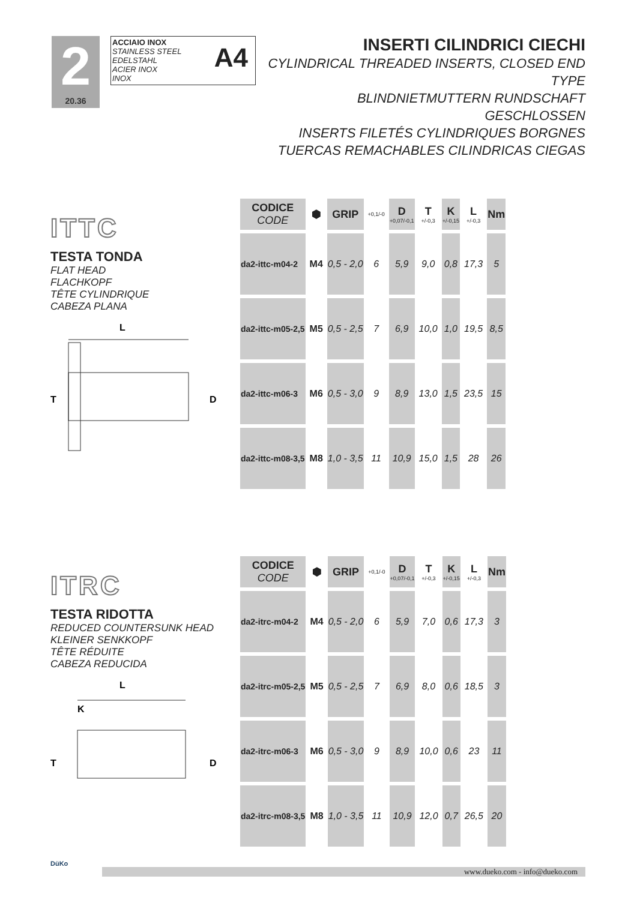2
20.36
ACCIAIO INOX
STAINLESS STEEL
EDELSTAHL
ACIER INOX
INOX
A4
INSERTI CILINDRICI CIECHI
CYLINDRICAL THREADED INSERTS, CLOSED END TYPE
BLINDNIETMUTTERN RUNDSCHAFT GESCHLOSSEN
INSERTS FILETÉS CYLINDRIQUES BORGNES
TUERCAS REMACHABLES CILINDRICAS CIEGAS
ITTC
TESTA TONDA
FLAT HEAD
FLACHKOPF
TÊTE CYLINDRIQUE
CABEZA PLANA
L
T
D
| CODICE CODE | ⬢ | GRIP | +0,1/-0 | D +0,07/-0,1 | T +/-0,3 | K +/-0,15 | L +/-0,3 | Nm |
| --- | --- | --- | --- | --- | --- | --- | --- | --- |
| da2-ittc-m04-2 | M4 | 0,5 - 2,0 | 6 | 5,9 | 9,0 | 0,8 | 17,3 | 5 |
| da2-ittc-m05-2,5 | M5 | 0,5 - 2,5 | 7 | 6,9 | 10,0 | 1,0 | 19,5 | 8,5 |
| da2-ittc-m06-3 | M6 | 0,5 - 3,0 | 9 | 8,9 | 13,0 | 1,5 | 23,5 | 15 |
| da2-ittc-m08-3,5 | M8 | 1,0 - 3,5 | 11 | 10,9 | 15,0 | 1,5 | 28 | 26 |
ITRC
TESTA RIDOTTA
REDUCED COUNTERSUNK HEAD
KLEINER SENKKOPF
TÊTE RÉDUITE
CABEZA REDUCIDA
L
K
T
D
| CODICE CODE | ⬢ | GRIP | +0,1/-0 | D +0,07/-0,1 | T +/-0,3 | K +/-0,15 | L +/-0,3 | Nm |
| --- | --- | --- | --- | --- | --- | --- | --- | --- |
| da2-itrc-m04-2 | M4 | 0,5 - 2,0 | 6 | 5,9 | 7,0 | 0,6 | 17,3 | 3 |
| da2-itrc-m05-2,5 | M5 | 0,5 - 2,5 | 7 | 6,9 | 8,0 | 0,6 | 18,5 | 3 |
| da2-itrc-m06-3 | M6 | 0,5 - 3,0 | 9 | 8,9 | 10,0 | 0,6 | 23 | 11 |
| da2-itrc-m08-3,5 | M8 | 1,0 - 3,5 | 11 | 10,9 | 12,0 | 0,7 | 26,5 | 20 |
DüKo
www.dueko.com - info@dueko.com